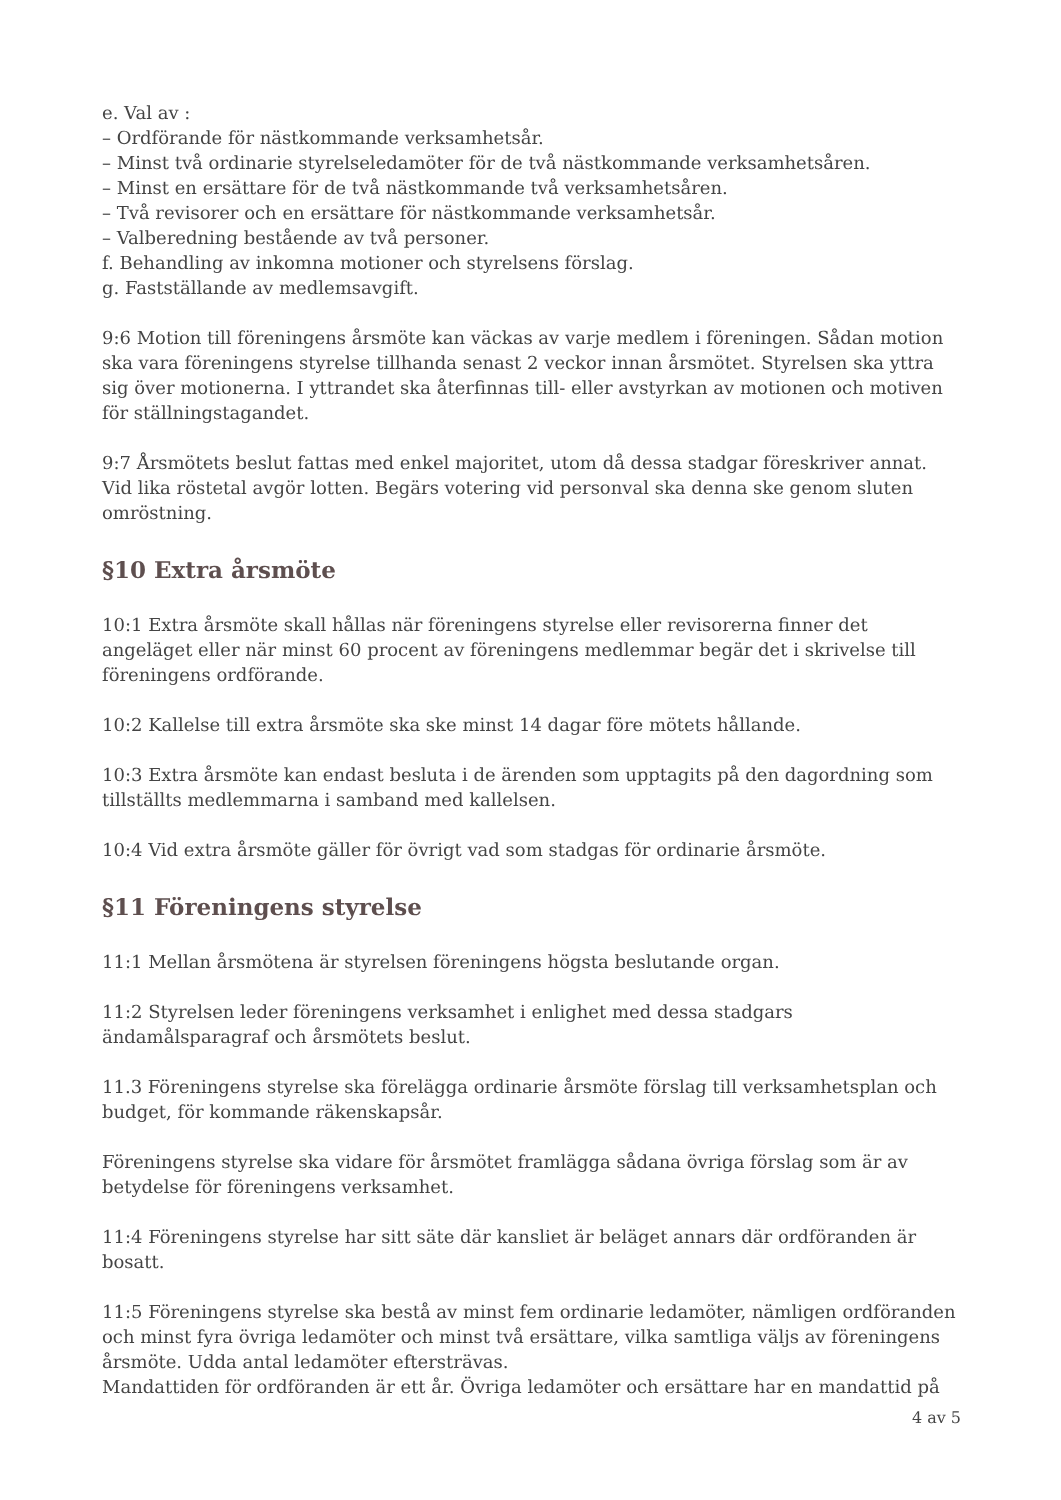e. Val av :
– Ordförande för nästkommande verksamhetsår.
– Minst två ordinarie styrelseledamöter för de två nästkommande verksamhetsåren.
– Minst en ersättare för de två nästkommande två verksamhetsåren.
– Två revisorer och en ersättare för nästkommande verksamhetsår.
– Valberedning bestående av två personer.
f. Behandling av inkomna motioner och styrelsens förslag.
g. Fastställande av medlemsavgift.
9:6 Motion till föreningens årsmöte kan väckas av varje medlem i föreningen. Sådan motion ska vara föreningens styrelse tillhanda senast 2 veckor innan årsmötet. Styrelsen ska yttra sig över motionerna. I yttrandet ska återfinnas till- eller avstyrkan av motionen och motiven för ställningstagandet.
9:7 Årsmötets beslut fattas med enkel majoritet, utom då dessa stadgar föreskriver annat. Vid lika röstetal avgör lotten. Begärs votering vid personval ska denna ske genom sluten omröstning.
§10 Extra årsmöte
10:1 Extra årsmöte skall hållas när föreningens styrelse eller revisorerna finner det angeläget eller när minst 60 procent av föreningens medlemmar begär det i skrivelse till föreningens ordförande.
10:2 Kallelse till extra årsmöte ska ske minst 14 dagar före mötets hållande.
10:3 Extra årsmöte kan endast besluta i de ärenden som upptagits på den dagordning som tillställts medlemmarna i samband med kallelsen.
10:4 Vid extra årsmöte gäller för övrigt vad som stadgas för ordinarie årsmöte.
§11 Föreningens styrelse
11:1 Mellan årsmötena är styrelsen föreningens högsta beslutande organ.
11:2 Styrelsen leder föreningens verksamhet i enlighet med dessa stadgars ändamålsparagraf och årsmötets beslut.
11.3 Föreningens styrelse ska förelägga ordinarie årsmöte förslag till verksamhetsplan och budget, för kommande räkenskapsår.
Föreningens styrelse ska vidare för årsmötet framlägga sådana övriga förslag som är av betydelse för föreningens verksamhet.
11:4 Föreningens styrelse har sitt säte där kansliet är beläget annars där ordföranden är bosatt.
11:5 Föreningens styrelse ska bestå av minst fem ordinarie ledamöter, nämligen ordföranden och minst fyra övriga ledamöter och minst två ersättare, vilka samtliga väljs av föreningens årsmöte. Udda antal ledamöter eftersträvas.
Mandattiden för ordföranden är ett år. Övriga ledamöter och ersättare har en mandattid på
4 av 5